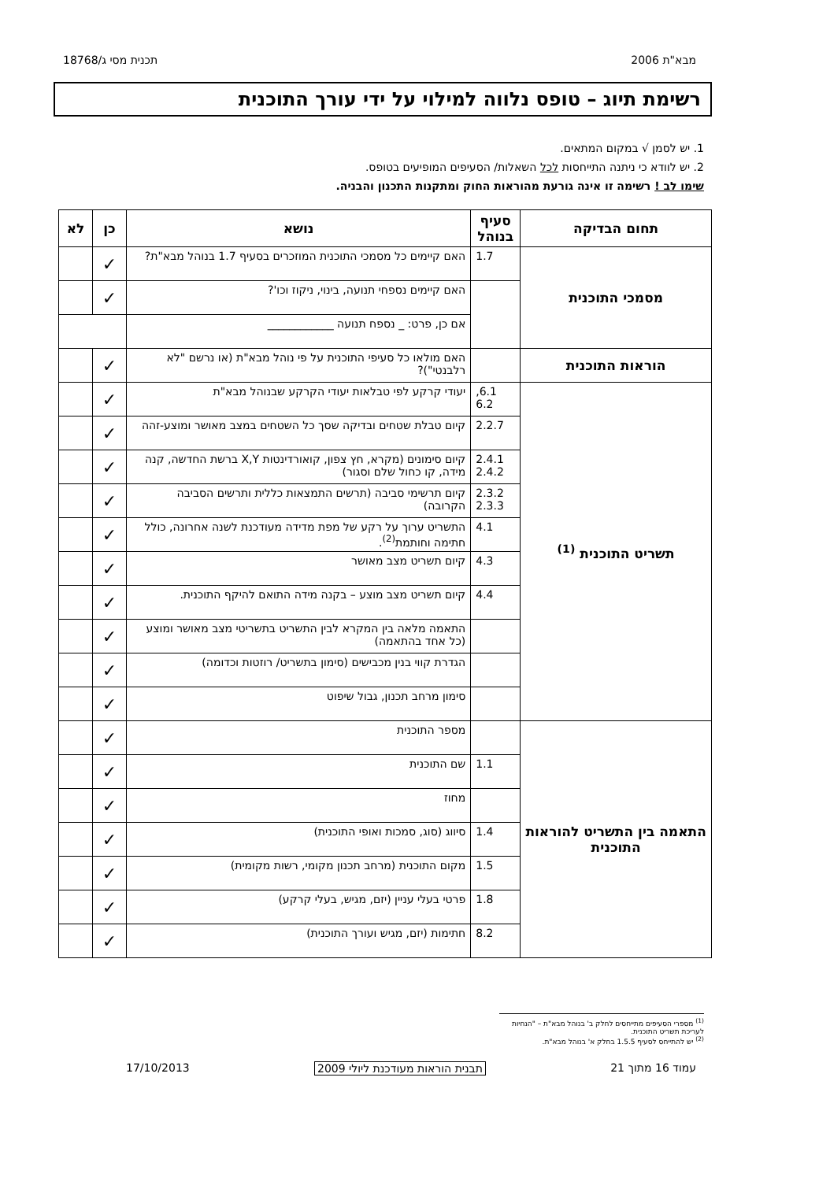מבא"ת 2006 תכנית מסי ג/18768
רשימת תיוג – טופס נלווה למילוי על ידי עורך התוכנית
1. יש לסמן √ במקום המתאים.
2. יש לוודא כי ניתנה התייחסות לכל השאלות/ הסעיפים המופיעים בטופס.
שימו לב ! רשימה זו אינה גורעת מהוראות החוק ומתקנות התכנון והבניה.
| תחום הבדיקה | סעיף בנוהל | נושא | כן | לא |
| --- | --- | --- | --- | --- |
| מסמכי התוכנית | 1.7 | האם קיימים כל מסמכי התוכנית המוזכרים בסעיף 1.7 בנוהל מבא"ת? | ✓ | |
| | | האם קיימים נספחי תנועה, בינוי, ניקוז וכו'? | ✓ | |
| | | אם כן, פרט: _ נספח תנועה ____________ | | |
| הוראות התוכנית | | האם מולאו כל סעיפי התוכנית על פי נוהל מבא"ת (או נרשם "לא רלבנטי")? | ✓ | |
| תשריט התוכנית <sup>(1)</sup> | 6.1, 6.2 | יעודי קרקע לפי טבלאות יעודי הקרקע שבנוהל מבא"ת | ✓ | |
| | 2.2.7 | קיום טבלת שטחים ובדיקה שסך כל השטחים במצב מאושר ומוצע-זהה | ✓ | |
| | 2.4.1 2.4.2 | קיום סימונים (מקרא, חץ צפון, קואורדינטות X,Y ברשת החדשה, קנה מידה, קו כחול שלם וסגור) | ✓ | |
| | 2.3.2 2.3.3 | קיום תרשימי סביבה (תרשים התמצאות כללית ותרשים הסביבה הקרובה) | ✓ | |
| | 4.1 | התשריט ערוך על רקע של מפת מדידה מעודכנת לשנה אחרונה, כולל חתימה וחותמת<sup>(2)</sup>. | ✓ | |
| | 4.3 | קיום תשריט מצב מאושר | ✓ | |
| | 4.4 | קיום תשריט מצב מוצע – בקנה מידה התואם להיקף התוכנית. | ✓ | |
| | | התאמה מלאה בין המקרא לבין התשריט בתשריטי מצב מאושר ומוצע (כל אחד בהתאמה) | ✓ | |
| | | הגדרת קווי בנין מכבישים (סימון בתשריט/ רוזטות וכדומה) | ✓ | |
| | | סימון מרחב תכנון, גבול שיפוט | ✓ | |
| התאמה בין התשריט להוראות התוכנית | | מספר התוכנית | ✓ | |
| | 1.1 | שם התוכנית | ✓ | |
| | | מחוז | ✓ | |
| | 1.4 | סיווג (סוג, סמכות ואופי התוכנית) | ✓ | |
| | 1.5 | מקום התוכנית (מרחב תכנון מקומי, רשות מקומית) | ✓ | |
| | 1.8 | פרטי בעלי עניין (יזם, מגיש, בעלי קרקע) | ✓ | |
| | 8.2 | חתימות (יזם, מגיש ועורך התוכנית) | ✓ | |
<sup>(1)</sup> מספרי הסעיפים מתייחסים לחלק ב' בנוהל מבא"ת – "הנחיות לעריכת תשריט התוכנית.
<sup>(2)</sup> יש להתייחס לסעיף 1.5.5 בחלק א' בנוהל מבא"ת.
עמוד 16 מתוך 21 תבנית הוראות מעודכנת ליולי 2009 17/10/2013